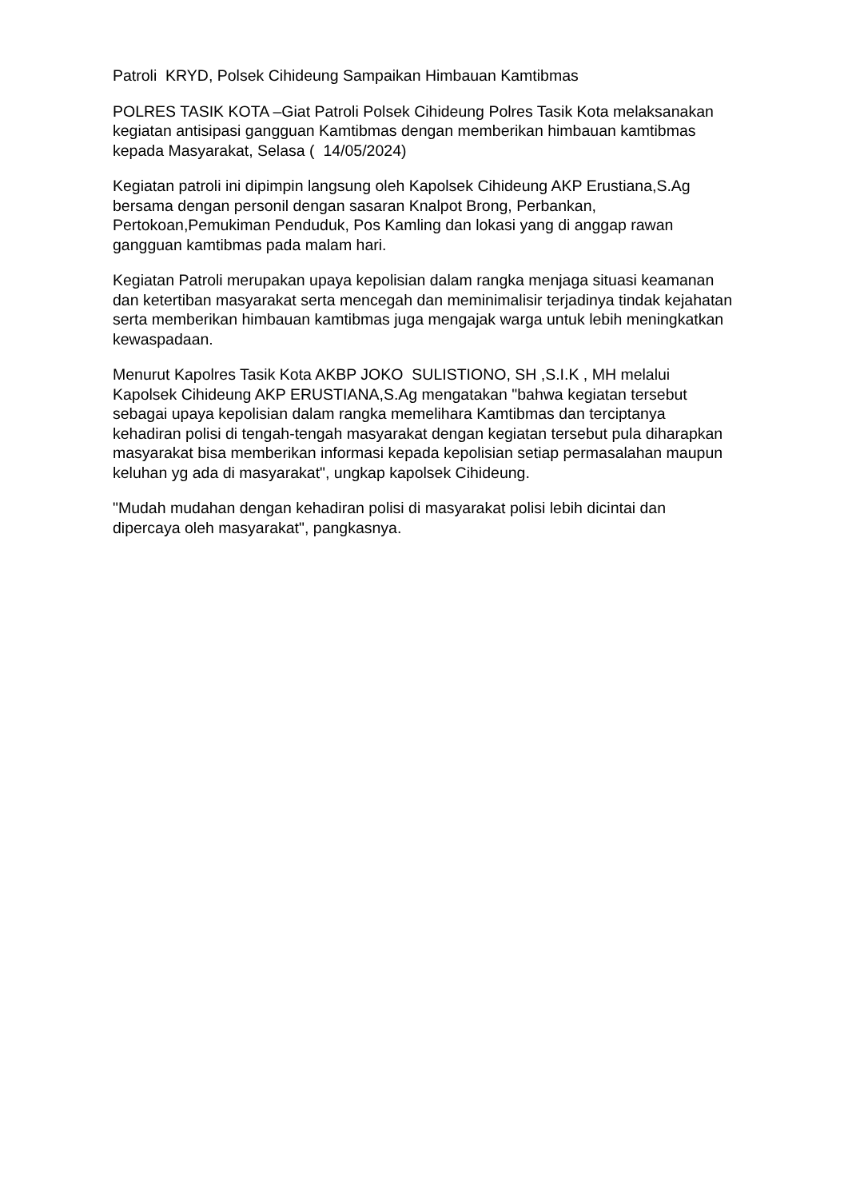Patroli KRYD, Polsek Cihideung Sampaikan Himbauan Kamtibmas
POLRES TASIK KOTA –Giat Patroli Polsek Cihideung Polres Tasik Kota melaksanakan kegiatan antisipasi gangguan Kamtibmas dengan memberikan himbauan kamtibmas kepada Masyarakat, Selasa ( 14/05/2024)
Kegiatan patroli ini dipimpin langsung oleh Kapolsek Cihideung AKP Erustiana,S.Ag bersama dengan personil dengan sasaran Knalpot Brong, Perbankan, Pertokoan,Pemukiman Penduduk, Pos Kamling dan lokasi yang di anggap rawan gangguan kamtibmas pada malam hari.
Kegiatan Patroli merupakan upaya kepolisian dalam rangka menjaga situasi keamanan dan ketertiban masyarakat serta mencegah dan meminimalisir terjadinya tindak kejahatan serta memberikan himbauan kamtibmas juga mengajak warga untuk lebih meningkatkan kewaspadaan.
Menurut Kapolres Tasik Kota AKBP JOKO SULISTIONO, SH ,S.I.K , MH melalui Kapolsek Cihideung AKP ERUSTIANA,S.Ag mengatakan "bahwa kegiatan tersebut sebagai upaya kepolisian dalam rangka memelihara Kamtibmas dan terciptanya kehadiran polisi di tengah-tengah masyarakat dengan kegiatan tersebut pula diharapkan masyarakat bisa memberikan informasi kepada kepolisian setiap permasalahan maupun keluhan yg ada di masyarakat", ungkap kapolsek Cihideung.
"Mudah mudahan dengan kehadiran polisi di masyarakat polisi lebih dicintai dan dipercaya oleh masyarakat", pangkasnya.